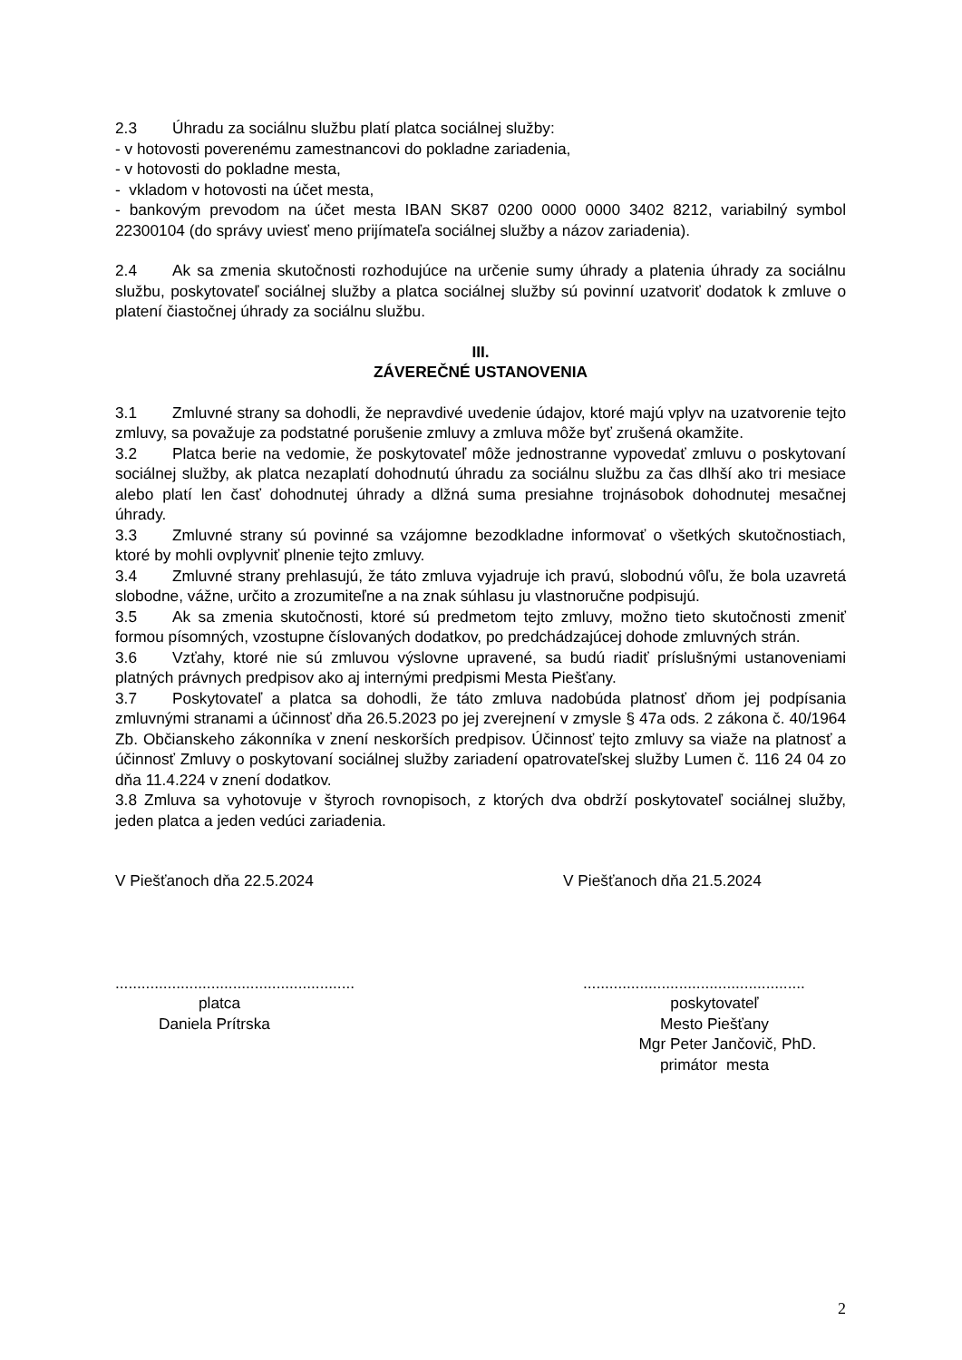2.3 Úhradu za sociálnu službu platí platca sociálnej služby:
- v hotovosti poverenému zamestnancovi do pokladne zariadenia,
- v hotovosti do pokladne mesta,
- vkladom v hotovosti na účet mesta,
- bankovým prevodom na účet mesta IBAN SK87 0200 0000 0000 3402 8212, variabilný symbol 22300104 (do správy uviesť meno prijímateľa sociálnej služby a názov zariadenia).
2.4 Ak sa zmenia skutočnosti rozhodujúce na určenie sumy úhrady a platenia úhrady za sociálnu službu, poskytovateľ sociálnej služby a platca sociálnej služby sú povinní uzatvoriť dodatok k zmluve o platení čiastočnej úhrady za sociálnu službu.
III.
ZÁVEREČNÉ USTANOVENIA
3.1 Zmluvné strany sa dohodli, že nepravdivé uvedenie údajov, ktoré majú vplyv na uzatvorenie tejto zmluvy, sa považuje za podstatné porušenie zmluvy a zmluva môže byť zrušená okamžite.
3.2 Platca berie na vedomie, že poskytovateľ môže jednostranne vypovedať zmluvu o poskytovaní sociálnej služby, ak platca nezaplatí dohodnutú úhradu za sociálnu službu za čas dlhší ako tri mesiace alebo platí len časť dohodnutej úhrady a dlžná suma presiahne trojnásobok dohodnutej mesačnej úhrady.
3.3 Zmluvné strany sú povinné sa vzájomne bezodkladne informovať o všetkých skutočnostiach, ktoré by mohli ovplyvniť plnenie tejto zmluvy.
3.4 Zmluvné strany prehlasujú, že táto zmluva vyjadruje ich pravú, slobodnú vôľu, že bola uzavretá slobodne, vážne, určito a zrozumiteľne a na znak súhlasu ju vlastnoručne podpisujú.
3.5 Ak sa zmenia skutočnosti, ktoré sú predmetom tejto zmluvy, možno tieto skutočnosti zmeniť formou písomných, vzostupne číslovaných dodatkov, po predchádzajúcej dohode zmluvných strán.
3.6 Vzťahy, ktoré nie sú zmluvou výslovne upravené, sa budú riadiť príslušnými ustanoveniami platných právnych predpisov ako aj internými predpismi Mesta Piešťany.
3.7 Poskytovateľ a platca sa dohodli, že táto zmluva nadobúda platnosť dňom jej podpísania zmluvnými stranami a účinnosť dňa 26.5.2023 po jej zverejnení v zmysle § 47a ods. 2 zákona č. 40/1964 Zb. Občianskeho zákonníka v znení neskorších predpisov. Účinnosť tejto zmluvy sa viaže na platnosť a účinnosť Zmluvy o poskytovaní sociálnej služby zariadení opatrovateľskej služby Lumen č. 116 24 04 zo dňa 11.4.224 v znení dodatkov.
3.8 Zmluva sa vyhotovuje v štyroch rovnopisoch, z ktorých dva obdrží poskytovateľ sociálnej služby, jeden platca a jeden vedúci zariadenia.
V Piešťanoch dňa 22.5.2024 V Piešťanoch dňa 21.5.2024
.......................................................
...................................................
platca
Daniela Prítrska
poskytovateľ
Mesto Piešťany
Mgr Peter Jančovič, PhD.
primátor mesta
2